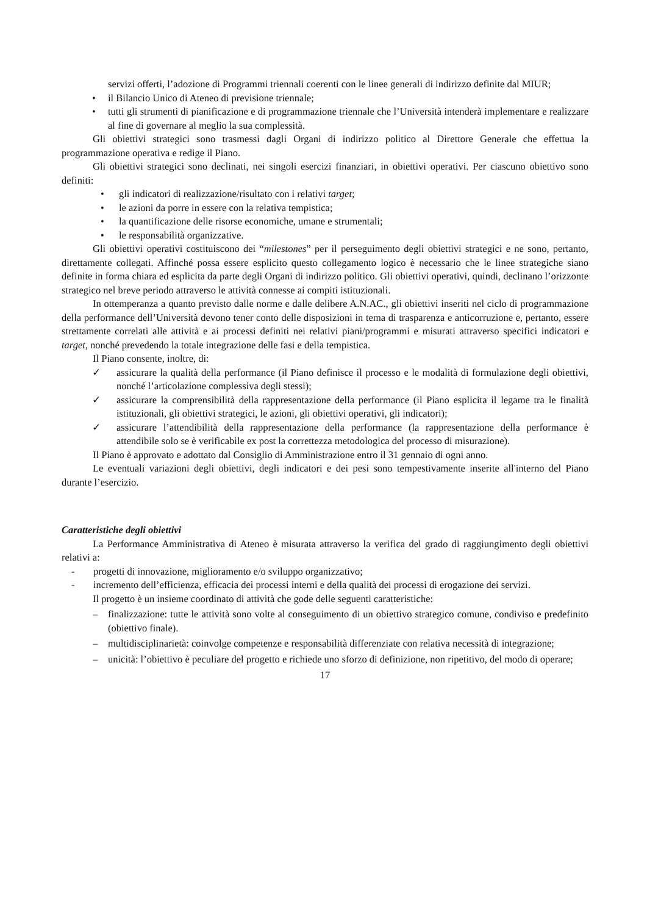servizi offerti, l’adozione di Programmi triennali coerenti con le linee generali di indirizzo definite dal MIUR;
• il Bilancio Unico di Ateneo di previsione triennale;
• tutti gli strumenti di pianificazione e di programmazione triennale che l’Università intenderà implementare e realizzare al fine di governare al meglio la sua complessità.
Gli obiettivi strategici sono trasmessi dagli Organi di indirizzo politico al Direttore Generale che effettua la programmazione operativa e redige il Piano.
Gli obiettivi strategici sono declinati, nei singoli esercizi finanziari, in obiettivi operativi. Per ciascuno obiettivo sono definiti:
• gli indicatori di realizzazione/risultato con i relativi target;
• le azioni da porre in essere con la relativa tempistica;
• la quantificazione delle risorse economiche, umane e strumentali;
• le responsabilità organizzative.
Gli obiettivi operativi costituiscono dei “milestones” per il perseguimento degli obiettivi strategici e ne sono, pertanto, direttamente collegati. Affinché possa essere esplicito questo collegamento logico è necessario che le linee strategiche siano definite in forma chiara ed esplicita da parte degli Organi di indirizzo politico. Gli obiettivi operativi, quindi, declinano l’orizzonte strategico nel breve periodo attraverso le attività connesse ai compiti istituzionali.
In ottemperanza a quanto previsto dalle norme e dalle delibere A.N.AC., gli obiettivi inseriti nel ciclo di programmazione della performance dell’Università devono tener conto delle disposizioni in tema di trasparenza e anticorruzione e, pertanto, essere strettamente correlati alle attività e ai processi definiti nei relativi piani/programmi e misurati attraverso specifici indicatori e target, nonché prevedendo la totale integrazione delle fasi e della tempistica.
Il Piano consente, inoltre, di:
✓ assicurare la qualità della performance (il Piano definisce il processo e le modalità di formulazione degli obiettivi, nonché l’articolazione complessiva degli stessi);
✓ assicurare la comprensibilità della rappresentazione della performance (il Piano esplicita il legame tra le finalità istituzionali, gli obiettivi strategici, le azioni, gli obiettivi operativi, gli indicatori);
✓ assicurare l’attendibilità della rappresentazione della performance (la rappresentazione della performance è attendibile solo se è verificabile ex post la correttezza metodologica del processo di misurazione).
Il Piano è approvato e adottato dal Consiglio di Amministrazione entro il 31 gennaio di ogni anno.
Le eventuali variazioni degli obiettivi, degli indicatori e dei pesi sono tempestivamente inserite all'interno del Piano durante l’esercizio.
Caratteristiche degli obiettivi
La Performance Amministrativa di Ateneo è misurata attraverso la verifica del grado di raggiungimento degli obiettivi relativi a:
- progetti di innovazione, miglioramento e/o sviluppo organizzativo;
- incremento dell’efficienza, efficacia dei processi interni e della qualità dei processi di erogazione dei servizi.
Il progetto è un insieme coordinato di attività che gode delle seguenti caratteristiche:
– finalizzazione: tutte le attività sono volte al conseguimento di un obiettivo strategico comune, condiviso e predefinito (obiettivo finale).
– multidisciplinarietà: coinvolge competenze e responsabilità differenziate con relativa necessità di integrazione;
– unicità: l’obiettivo è peculiare del progetto e richiede uno sforzo di definizione, non ripetitivo, del modo di operare;
17